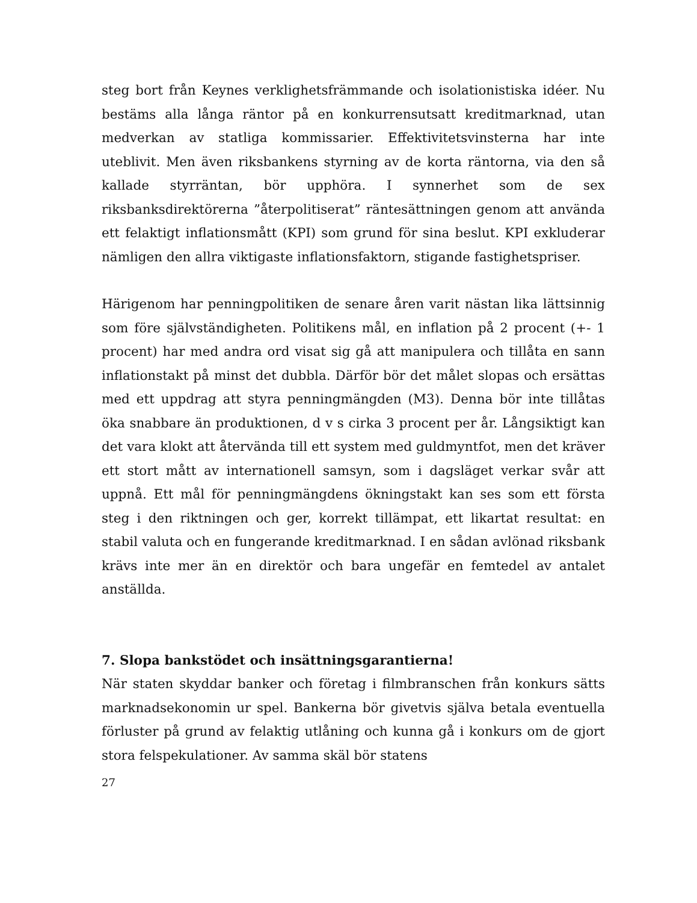steg bort från Keynes verklighetsfrämmande och isolationistiska idéer. Nu bestäms alla långa räntor på en konkurrensutsatt kreditmarknad, utan medverkan av statliga kommissarier. Effektivitetsvinsterna har inte uteblivit. Men även riksbankens styrning av de korta räntorna, via den så kallade styrräntan, bör upphöra. I synnerhet som de sex riksbanksdirektörerna ”återpolitiserat” räntesättningen genom att använda ett felaktigt inflationsmått (KPI) som grund för sina beslut. KPI exkluderar nämligen den allra viktigaste inflationsfaktorn, stigande fastighetspriser.
Härigenom har penningpolitiken de senare åren varit nästan lika lättsinnig som före självständigheten. Politikens mål, en inflation på 2 procent (+- 1 procent) har med andra ord visat sig gå att manipulera och tillåta en sann inflationstakt på minst det dubbla. Därför bör det målet slopas och ersättas med ett uppdrag att styra penningmängden (M3). Denna bör inte tillåtas öka snabbare än produktionen, d v s cirka 3 procent per år. Långsiktigt kan det vara klokt att återvända till ett system med guldmyntfot, men det kräver ett stort mått av internationell samsyn, som i dagsläget verkar svår att uppnå. Ett mål för penningmängdens ökningstakt kan ses som ett första steg i den riktningen och ger, korrekt tillämpat, ett likartat resultat: en stabil valuta och en fungerande kreditmarknad. I en sådan avlönad riksbank krävs inte mer än en direktör och bara ungefär en femtedel av antalet anställda.
7. Slopa bankstödet och insättningsgarantierna!
När staten skyddar banker och företag i filmbranschen från konkurs sätts marknadsekonomin ur spel. Bankerna bör givetvis själva betala eventuella förluster på grund av felaktig utlåning och kunna gå i konkurs om de gjort stora felspekulationer. Av samma skäl bör statens
27